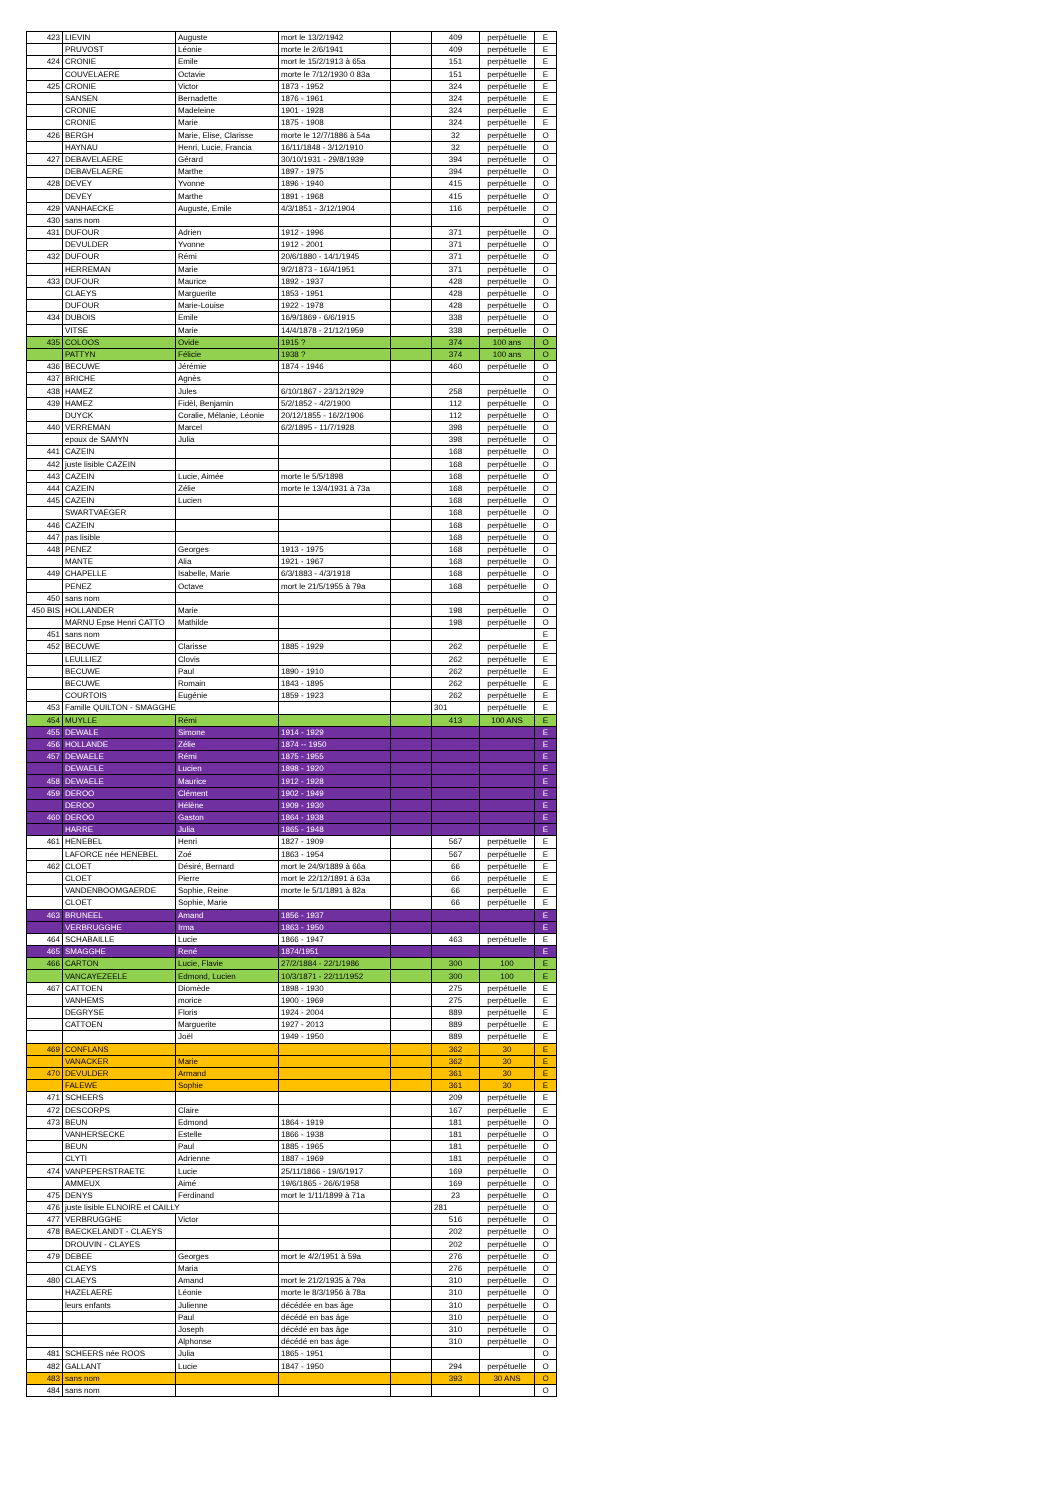| 423 | LIEVIN | Auguste | mort le 13/2/1942 | | 409 | perpétuelle | E |
| | PRUVOST | Léonie | morte le 2/6/1941 | | 409 | perpétuelle | E |
| 424 | CRONIE | Emile | mort le 15/2/1913 à 65a | | 151 | perpétuelle | E |
| | COUVELAERE | Octavie | morte le 7/12/1930 0 83a | | 151 | perpétuelle | E |
| 425 | CRONIE | Victor | 1873 - 1952 | | 324 | perpétuelle | E |
| | SANSEN | Bernadette | 1876 - 1961 | | 324 | perpétuelle | E |
| | CRONIE | Madeleine | 1901 - 1928 | | 324 | perpétuelle | E |
| | CRONIE | Marie | 1875 - 1908 | | 324 | perpétuelle | E |
| 426 | BERGH | Marie, Elise, Clarisse | morte le 12/7/1886 à 54a | | 32 | perpétuelle | O |
| | HAYNAU | Henri, Lucie, Francia | 16/11/1848 - 3/12/1910 | | 32 | perpétuelle | O |
| 427 | DEBAVELAERE | Gérard | 30/10/1931 - 29/8/1939 | | 394 | perpétuelle | O |
| | DEBAVELAERE | Marthe | 1897 - 1975 | | 394 | perpétuelle | O |
| 428 | DEVEY | Yvonne | 1896 - 1940 | | 415 | perpétuelle | O |
| | DEVEY | Marthe | 1891 - 1968 | | 415 | perpétuelle | O |
| 429 | VANHAECKE | Auguste, Emile | 4/3/1851 - 3/12/1904 | | 116 | perpétuelle | O |
| 430 | sans nom | | | | | | O |
| 431 | DUFOUR | Adrien | 1912 - 1996 | | 371 | perpétuelle | O |
| | DEVULDER | Yvonne | 1912 - 2001 | | 371 | perpétuelle | O |
| 432 | DUFOUR | Rémi | 20/6/1880 - 14/1/1945 | | 371 | perpétuelle | O |
| | HERREMAN | Marie | 9/2/1873 - 16/4/1951 | | 371 | perpétuelle | O |
| 433 | DUFOUR | Maurice | 1892 - 1937 | | 428 | perpétuelle | O |
| | CLAEYS | Marguerite | 1853 - 1951 | | 428 | perpétuelle | O |
| | DUFOUR | Marie-Louise | 1922 - 1978 | | 428 | perpétuelle | O |
| 434 | DUBOIS | Emile | 16/9/1869 - 6/6/1915 | | 338 | perpétuelle | O |
| | VITSE | Marie | 14/4/1878 - 21/12/1959 | | 338 | perpétuelle | O |
| 435 | COLOOS | Ovide | 1915 ? | | 374 | 100 ans | O |
| | PATTYN | Félicie | 1938 ? | | 374 | 100 ans | O |
| 436 | BECUWE | Jérémie | 1874 - 1946 | | 460 | perpétuelle | O |
| 437 | BRICHE | Agnès | | | | | O |
| 438 | HAMEZ | Jules | 6/10/1867 - 23/12/1929 | | 258 | perpétuelle | O |
| 439 | HAMEZ | Fidèl, Benjamin | 5/2/1852 - 4/2/1900 | | 112 | perpétuelle | O |
| | DUYCK | Coralie, Mélanie, Léonie | 20/12/1855 - 16/2/1906 | | 112 | perpétuelle | O |
| 440 | VERREMAN | Marcel | 6/2/1895 - 11/7/1928 | | 398 | perpétuelle | O |
| | epoux de SAMYN | Julia | | | 398 | perpétuelle | O |
| 441 | CAZEIN | | | | 168 | perpétuelle | O |
| 442 | juste lisible CAZEIN | | | | 168 | perpétuelle | O |
| 443 | CAZEIN | Lucie, Aimée | morte le 5/5/1898 | | 168 | perpétuelle | O |
| 444 | CAZEIN | Zélie | morte le 13/4/1931 à 73a | | 168 | perpétuelle | O |
| 445 | CAZEIN | Lucien | | | 168 | perpétuelle | O |
| | SWARTVAEGER | | | | 168 | perpétuelle | O |
| 446 | CAZEIN | | | | 168 | perpétuelle | O |
| 447 | pas lisible | | | | 168 | perpétuelle | O |
| 448 | PENEZ | Georges | 1913 - 1975 | | 168 | perpétuelle | O |
| | MANTE | Alia | 1921 - 1967 | | 168 | perpétuelle | O |
| 449 | CHAPELLE | Isabelle, Marie | 6/3/1883 - 4/3/1918 | | 168 | perpétuelle | O |
| | PENEZ | Octave | mort le 21/5/1955 à 79a | | 168 | perpétuelle | O |
| 450 | sans nom | | | | | | O |
| 450 BIS | HOLLANDER | Marie | | | 198 | perpétuelle | O |
| | MARNU Epse Henri CATTO | Mathilde | | | 198 | perpétuelle | O |
| 451 | sans nom | | | | | | E |
| 452 | BECUWE | Clarisse | 1885 - 1929 | | 262 | perpétuelle | E |
| | LEULLIEZ | Clovis | | | 262 | perpétuelle | E |
| | BECUWE | Paul | 1890 - 1910 | | 262 | perpétuelle | E |
| | BECUWE | Romain | 1843 - 1895 | | 262 | perpétuelle | E |
| | COURTOIS | Eugénie | 1859 - 1923 | | 262 | perpétuelle | E |
| 453 | Famille QUILTON - SMAGGHE | | | | 301 | perpétuelle | E |
| 454 | MUYLLE | Rémi | | | 413 | 100 ANS | E |
| 455 | DEWALE | Simone | 1914 - 1929 | | | | E |
| 456 | HOLLANDE | Zélie | 1874 -- 1950 | | | | E |
| 457 | DEWAELE | Rémi | 1875 - 1955 | | | | E |
| | DEWAELE | Lucien | 1898 - 1920 | | | | E |
| 458 | DEWAELE | Maurice | 1912 - 1928 | | | | E |
| 459 | DEROO | Clément | 1902 - 1949 | | | | E |
| | DEROO | Hélène | 1909 - 1930 | | | | E |
| 460 | DEROO | Gaston | 1864 - 1938 | | | | E |
| | HARRE | Julia | 1865 - 1948 | | | | E |
| 461 | HENEBEL | Henri | 1827 - 1909 | | 567 | perpétuelle | E |
| | LAFORCE née HENEBEL | Zoé | 1863 - 1954 | | 567 | perpétuelle | E |
| 462 | CLOET | Désiré, Bernard | mort le 24/9/1889 à 66a | | 66 | perpétuelle | E |
| | CLOET | Pierre | mort le 22/12/1891 à 63a | | 66 | perpétuelle | E |
| | VANDENBOOMGAERDE | Sophie, Reine | morte le 5/1/1891 à 82a | | 66 | perpétuelle | E |
| | CLOET | Sophie, Marie | | | 66 | perpétuelle | E |
| 463 | BRUNEEL | Amand | 1856 - 1937 | | | | E |
| | VERBRUGGHE | Irma | 1863 - 1950 | | | | E |
| 464 | SCHABAILLE | Lucie | 1866 - 1947 | | 463 | perpétuelle | E |
| 465 | SMAGGHE | René | 1874/1951 | | | | E |
| 466 | CARTON | Lucie, Flavie | 27/2/1884 - 22/1/1986 | | 300 | 100 | E |
| | VANCAYEZEELE | Edmond, Lucien | 10/3/1871 - 22/11/1952 | | 300 | 100 | E |
| 467 | CATTOEN | Diomède | 1898 - 1930 | | 275 | perpétuelle | E |
| | VANHEMS | morice | 1900 - 1969 | | 275 | perpétuelle | E |
| | DEGRYSE | Floris | 1924 - 2004 | | 889 | perpétuelle | E |
| | CATTOEN | Marguerite | 1927 - 2013 | | 889 | perpétuelle | E |
| | | Joël | 1949 - 1950 | | 889 | perpétuelle | E |
| 469 | CONFLANS | | | | 362 | 30 | E |
| | VANACKER | Marie | | | 362 | 30 | E |
| 470 | DEVULDER | Armand | | | 361 | 30 | E |
| | FALEWE | Sophie | | | 361 | 30 | E |
| 471 | SCHEERS | | | | 209 | perpétuelle | E |
| 472 | DESCORPS | Claire | | | 167 | perpétuelle | E |
| 473 | BEUN | Edmond | 1864 - 1919 | | 181 | perpétuelle | O |
| | VANHERSECKE | Estelle | 1866 - 1938 | | 181 | perpétuelle | O |
| | BEUN | Paul | 1885 - 1965 | | 181 | perpétuelle | O |
| | CLYTI | Adrienne | 1887 - 1969 | | 181 | perpétuelle | O |
| 474 | VANPEPERSTRAETE | Lucie | 25/11/1866 - 19/6/1917 | | 169 | perpétuelle | O |
| | AMMEUX | Aimé | 19/6/1865 - 26/6/1958 | | 169 | perpétuelle | O |
| 475 | DENYS | Ferdinand | mort le 1/11/1899 à 71a | | 23 | perpétuelle | O |
| 476 | juste lisible ELNOIRE et CAILLY | | | | 281 | perpétuelle | O |
| 477 | VERBRUGGHE | Victor | | | 516 | perpétuelle | O |
| 478 | BAECKELANDT - CLAEYS | | | | 202 | perpétuelle | O |
| | DROUVIN - CLAYES | | | | 202 | perpétuelle | O |
| 479 | DEBEE | Georges | mort le 4/2/1951 à 59a | | 276 | perpétuelle | O |
| | CLAEYS | Maria | | | 276 | perpétuelle | O |
| 480 | CLAEYS | Amand | mort le 21/2/1935 à 79a | | 310 | perpétuelle | O |
| | HAZELAERE | Léonie | morte le 8/3/1956 à 78a | | 310 | perpétuelle | O |
| | leurs enfants | Julienne | décédée en bas âge | | 310 | perpétuelle | O |
| | | Paul | décédé en bas âge | | 310 | perpétuelle | O |
| | | Joseph | décédé en bas âge | | 310 | perpétuelle | O |
| | | Alphonse | décédé en bas âge | | 310 | perpétuelle | O |
| 481 | SCHEERS née ROOS | Julia | 1865 - 1951 | | | | O |
| 482 | GALLANT | Lucie | 1847 - 1950 | | 294 | perpétuelle | O |
| 483 | sans nom | | | | 393 | 30 ANS | O |
| 484 | sans nom | | | | | | O |